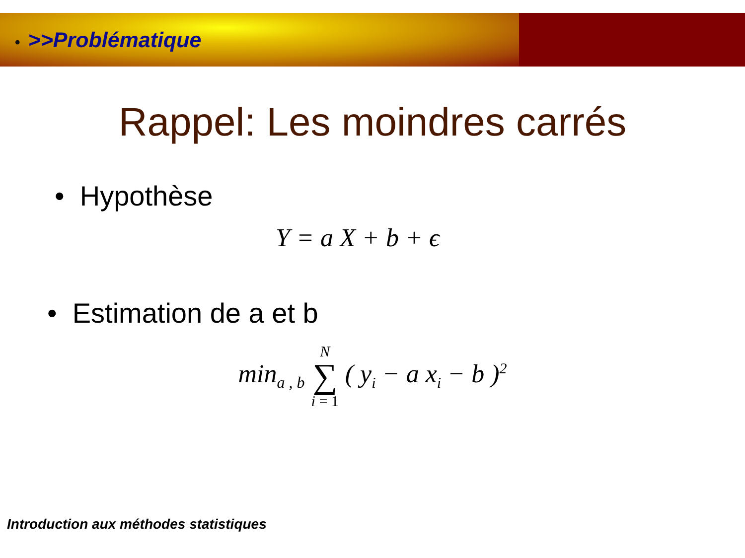• >>Problématique
Rappel: Les moindres carrés
• Hypothèse
Y = a X + b + ϵ
• Estimation de a et b
min<sub>a , b</sub> N
∑
i = 1 ( y<sub>i</sub> − a x<sub>i</sub> − b )<sup>2</sup>
Introduction aux méthodes statistiques